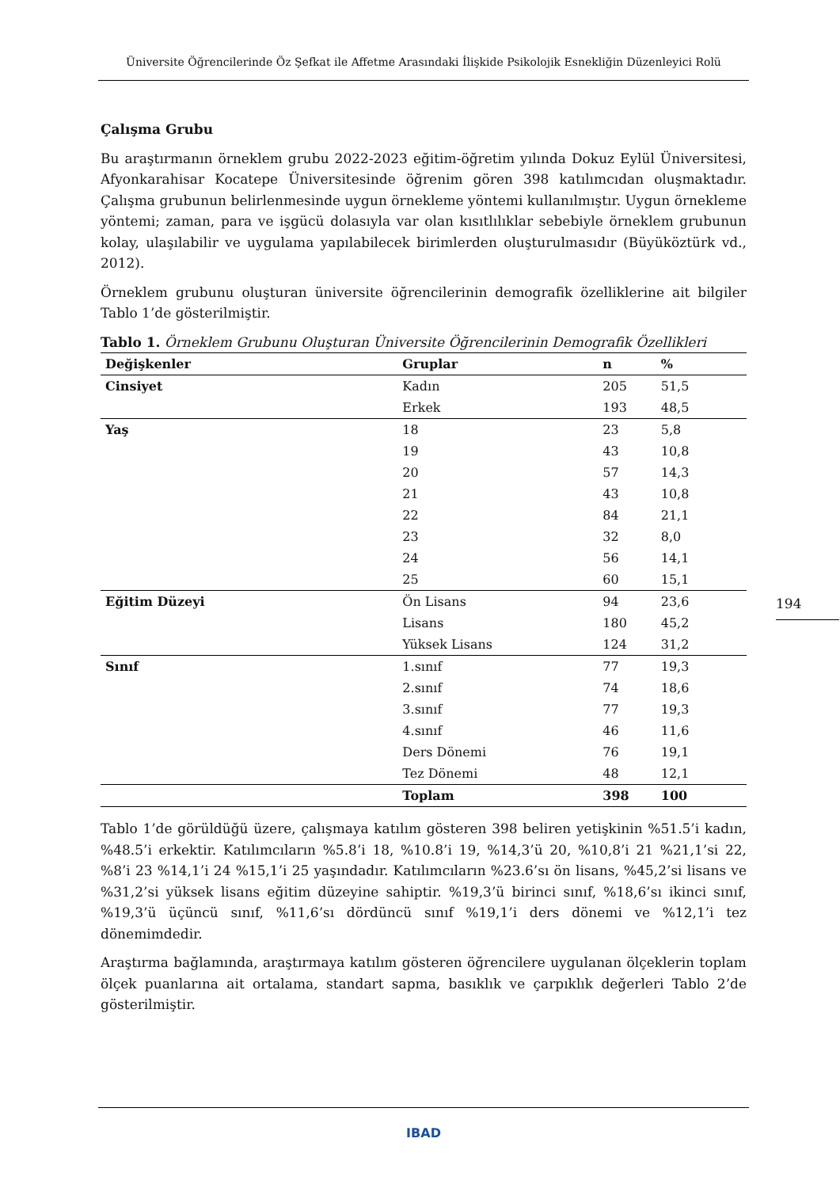Üniversite Öğrencilerinde Öz Şefkat ile Affetme Arasındaki İlişkide Psikolojik Esnekliğin Düzenleyici Rolü
Çalışma Grubu
Bu araştırmanın örneklem grubu 2022-2023 eğitim-öğretim yılında Dokuz Eylül Üniversitesi, Afyonkarahisar Kocatepe Üniversitesinde öğrenim gören 398 katılımcıdan oluşmaktadır. Çalışma grubunun belirlenmesinde uygun örnekleme yöntemi kullanılmıştır. Uygun örnekleme yöntemi; zaman, para ve işgücü dolasıyla var olan kısıtlılıklar sebebiyle örneklem grubunun kolay, ulaşılabilir ve uygulama yapılabilecek birimlerden oluşturulmasıdır (Büyüköztürk vd., 2012).
Örneklem grubunu oluşturan üniversite öğrencilerinin demografik özelliklerine ait bilgiler Tablo 1’de gösterilmiştir.
Tablo 1. Örneklem Grubunu Oluşturan Üniversite Öğrencilerinin Demografik Özellikleri
| Değişkenler | Gruplar | n | % |
| --- | --- | --- | --- |
| Cinsiyet | Kadın | 205 | 51,5 |
| | Erkek | 193 | 48,5 |
| Yaş | 18 | 23 | 5,8 |
| | 19 | 43 | 10,8 |
| | 20 | 57 | 14,3 |
| | 21 | 43 | 10,8 |
| | 22 | 84 | 21,1 |
| | 23 | 32 | 8,0 |
| | 24 | 56 | 14,1 |
| | 25 | 60 | 15,1 |
| Eğitim Düzeyi | Ön Lisans | 94 | 23,6 |
| | Lisans | 180 | 45,2 |
| | Yüksek Lisans | 124 | 31,2 |
| Sınıf | 1.sınıf | 77 | 19,3 |
| | 2.sınıf | 74 | 18,6 |
| | 3.sınıf | 77 | 19,3 |
| | 4.sınıf | 46 | 11,6 |
| | Ders Dönemi | 76 | 19,1 |
| | Tez Dönemi | 48 | 12,1 |
| | Toplam | 398 | 100 |
Tablo 1’de görüldüğü üzere, çalışmaya katılım gösteren 398 beliren yetişkinin %51.5’i kadın, %48.5’i erkektir. Katılımcıların %5.8’i 18, %10.8’i 19, %14,3’ü 20, %10,8’i 21 %21,1’si 22, %8’i 23 %14,1’i 24 %15,1’i 25 yaşındadır. Katılımcıların %23.6’sı ön lisans, %45,2’si lisans ve %31,2’si yüksek lisans eğitim düzeyine sahiptir. %19,3’ü birinci sınıf, %18,6’sı ikinci sınıf, %19,3’ü üçüncü sınıf, %11,6’sı dördüncü sınıf %19,1’i ders dönemi ve %12,1’i tez dönemimdedir.
Araştırma bağlamında, araştırmaya katılım gösteren öğrencilere uygulanan ölçeklerin toplam ölçek puanlarına ait ortalama, standart sapma, basıklık ve çarpıklık değerleri Tablo 2’de gösterilmiştir.
194
IBAD